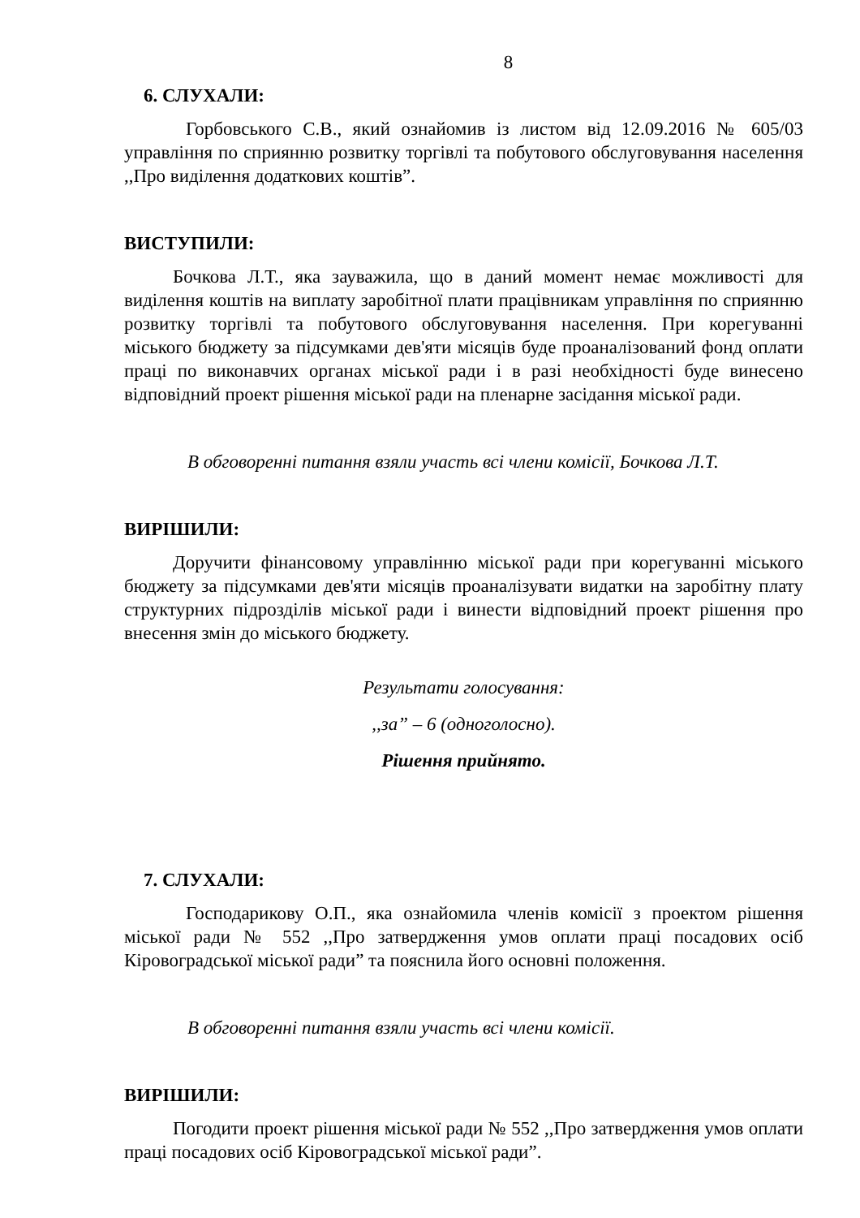8
6. СЛУХАЛИ:
Горбовського С.В., який ознайомив із листом від 12.09.2016 № 605/03 управління по сприянню розвитку торгівлі та побутового обслуговування населення ,,Про виділення додаткових коштів”.
ВИСТУПИЛИ:
Бочкова Л.Т., яка зауважила, що в даний момент немає можливості для виділення коштів на виплату заробітної плати працівникам управління по сприянню розвитку торгівлі та побутового обслуговування населення. При корегуванні міського бюджету за підсумками дев'яти місяців буде проаналізований фонд оплати праці по виконавчих органах міської ради і в разі необхідності буде винесено відповідний проект рішення міської ради на пленарне засідання міської ради.
В обговоренні питання взяли участь всі члени комісії, Бочкова Л.Т.
ВИРІШИЛИ:
Доручити фінансовому управлінню міської ради при корегуванні міського бюджету за підсумками дев'яти місяців проаналізувати видатки на заробітну плату структурних підрозділів міської ради і винести відповідний проект рішення про внесення змін до міського бюджету.
Результати голосування:
,,за” – 6 (одноголосно).
Рішення прийнято.
7. СЛУХАЛИ:
Господарикову О.П., яка ознайомила членів комісії з проектом рішення міської ради № 552 ,,Про затвердження умов оплати праці посадових осіб Кіровоградської міської ради” та пояснила його основні положення.
В обговоренні питання взяли участь всі члени комісії.
ВИРІШИЛИ:
Погодити проект рішення міської ради № 552 ,,Про затвердження умов оплати праці посадових осіб Кіровоградської міської ради”.